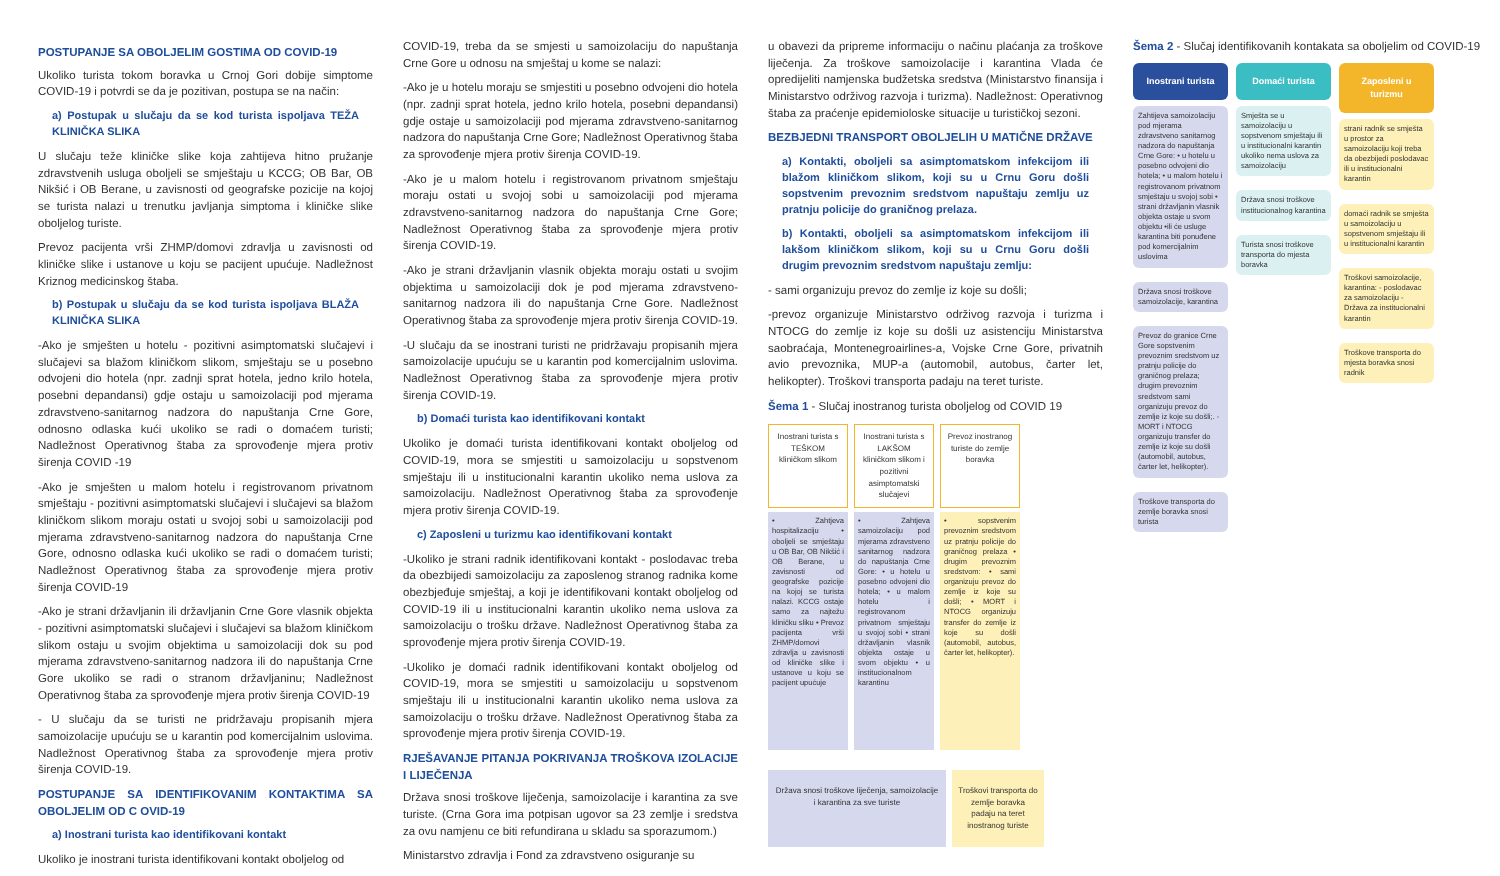POSTUPANJE SA OBOLJELIM GOSTIMA OD COVID-19
Ukoliko turista tokom boravka u Crnoj Gori dobije simptome COVID-19 i potvrdi se da je pozitivan, postupa se na način:
a) Postupak u slučaju da se kod turista ispoljava TEŽA KLINIČKA SLIKA
U slučaju teže kliničke slike koja zahtijeva hitno pružanje zdravstvenih usluga oboljeli se smještaju u KCCG; OB Bar, OB Nikšić i OB Berane, u zavisnosti od geografske pozicije na kojoj se turista nalazi u trenutku javljanja simptoma i kliničke slike oboljelog turiste.
Prevoz pacijenta vrši ZHMP/domovi zdravlja u zavisnosti od kliničke slike i ustanove u koju se pacijent upućuje. Nadležnost Kriznog medicinskog štaba.
b) Postupak u slučaju da se kod turista ispoljava BLAŽA KLINIČKA SLIKA
-Ako je smješten u hotelu - pozitivni asimptomatski slučajevi i slučajevi sa blažom kliničkom slikom, smještaju se u posebno odvojeni dio hotela (npr. zadnji sprat hotela, jedno krilo hotela, posebni depandansi) gdje ostaju u samoizolaciji pod mjerama zdravstveno-sanitarnog nadzora do napuštanja Crne Gore, odnosno odlaska kući ukoliko se radi o domaćem turisti; Nadležnost Operativnog štaba za sprovođenje mjera protiv širenja COVID -19
-Ako je smješten u malom hotelu i registrovanom privatnom smještaju - pozitivni asimptomatski slučajevi i slučajevi sa blažom kliničkom slikom moraju ostati u svojoj sobi u samoizolaciji pod mjerama zdravstveno-sanitarnog nadzora do napuštanja Crne Gore, odnosno odlaska kući ukoliko se radi o domaćem turisti; Nadležnost Operativnog štaba za sprovođenje mjera protiv širenja COVID-19
-Ako je strani državljanin ili državljanin Crne Gore vlasnik objekta - pozitivni asimptomatski slučajevi i slučajevi sa blažom kliničkom slikom ostaju u svojim objektima u samoizolaciji dok su pod mjerama zdravstveno-sanitarnog nadzora ili do napuštanja Crne Gore ukoliko se radi o stranom državljaninu; Nadležnost Operativnog štaba za sprovođenje mjera protiv širenja COVID-19
- U slučaju da se turisti ne pridržavaju propisanih mjera samoizolacije upućuju se u karantin pod komercijalnim uslovima. Nadležnost Operativnog štaba za sprovođenje mjera protiv širenja COVID-19.
POSTUPANJE SA IDENTIFIKOVANIM KONTAKTIMA SA OBOLJELIM OD C OVID-19
a) Inostrani turista kao identifikovani kontakt
Ukoliko je inostrani turista identifikovani kontakt oboljelog od
COVID-19, treba da se smjesti u samoizolaciju do napuštanja Crne Gore u odnosu na smještaj u kome se nalazi:
-Ako je u hotelu moraju se smjestiti u posebno odvojeni dio hotela (npr. zadnji sprat hotela, jedno krilo hotela, posebni depandansi) gdje ostaje u samoizolaciji pod mjerama zdravstveno-sanitarnog nadzora do napuštanja Crne Gore; Nadležnost Operativnog štaba za sprovođenje mjera protiv širenja COVID-19.
-Ako je u malom hotelu i registrovanom privatnom smještaju moraju ostati u svojoj sobi u samoizolaciji pod mjerama zdravstveno-sanitarnog nadzora do napuštanja Crne Gore; Nadležnost Operativnog štaba za sprovođenje mjera protiv širenja COVID-19.
-Ako je strani državljanin vlasnik objekta moraju ostati u svojim objektima u samoizolaciji dok je pod mjerama zdravstveno-sanitarnog nadzora ili do napuštanja Crne Gore. Nadležnost Operativnog štaba za sprovođenje mjera protiv širenja COVID-19.
-U slučaju da se inostrani turisti ne pridržavaju propisanih mjera samoizolacije upućuju se u karantin pod komercijalnim uslovima. Nadležnost Operativnog štaba za sprovođenje mjera protiv širenja COVID-19.
b) Domaći turista kao identifikovani kontakt
Ukoliko je domaći turista identifikovani kontakt oboljelog od COVID-19, mora se smjestiti u samoizolaciju u sopstvenom smještaju ili u institucionalni karantin ukoliko nema uslova za samoizolaciju. Nadležnost Operativnog štaba za sprovođenje mjera protiv širenja COVID-19.
c) Zaposleni u turizmu kao identifikovani kontakt
-Ukoliko je strani radnik identifikovani kontakt - poslodavac treba da obezbijedi samoizolaciju za zaposlenog stranog radnika kome obezbjeđuje smještaj, a koji je identifikovani kontakt oboljelog od COVID-19 ili u institucionalni karantin ukoliko nema uslova za samoizolaciju o trošku države. Nadležnost Operativnog štaba za sprovođenje mjera protiv širenja COVID-19.
-Ukoliko je domaći radnik identifikovani kontakt oboljelog od COVID-19, mora se smjestiti u samoizolaciju u sopstvenom smještaju ili u institucionalni karantin ukoliko nema uslova za samoizolaciju o trošku države. Nadležnost Operativnog štaba za sprovođenje mjera protiv širenja COVID-19.
RJEŠAVANJE PITANJA POKRIVANJA TROŠKOVA IZOLACIJE I LIJEČENJA
Država snosi troškove liječenja, samoizolacije i karantina za sve turiste. (Crna Gora ima potpisan ugovor sa 23 zemlje i sredstva za ovu namjenu ce biti refundirana u skladu sa sporazumom.)
Ministarstvo zdravlja i Fond za zdravstveno osiguranje su
u obavezi da pripreme informaciju o načinu plaćanja za troškove liječenja. Za troškove samoizolacije i karantina Vlada će opredijeliti namjenska budžetska sredstva (Ministarstvo finansija i Ministarstvo održivog razvoja i turizma). Nadležnost: Operativnog štaba za praćenje epidemioloske situacije u turističkoj sezoni.
BEZBJEDNI TRANSPORT OBOLJELIH U MATIČNE DRŽAVE
a) Kontakti, oboljeli sa asimptomatskom infekcijom ili blažom kliničkom slikom, koji su u Crnu Goru došli sopstvenim prevoznim sredstvom napuštaju zemlju uz pratnju policije do graničnog prelaza.
b) Kontakti, oboljeli sa asimptomatskom infekcijom ili lakšom kliničkom slikom, koji su u Crnu Goru došli drugim prevoznim sredstvom napuštaju zemlju:
- sami organizuju prevoz do zemlje iz koje su došli;
-prevoz organizuje Ministarstvo održivog razvoja i turizma i NTOCG do zemlje iz koje su došli uz asistenciju Ministarstva saobraćaja, Montenegroairlines-a, Vojske Crne Gore, privatnih avio prevoznika, MUP-a (automobil, autobus, čarter let, helikopter). Troškovi transporta padaju na teret turiste.
Šema 1 - Slučaj inostranog turista oboljelog od COVID 19
Inostrani turista s TEŠKOM kliničkom slikom
• Zahtjeva hospitalizaciju • oboljeli se smještaju u OB Bar, OB Nikšić i OB Berane, u zavisnosti od geografske pozicije na kojoj se turista nalazi. KCCG ostaje samo za najtežu kliničku sliku • Prevoz pacijenta vrši ZHMP/domovi zdravlja u zavisnosti od kliničke slike i ustanove u koju se pacijent upućuje
Inostrani turista s LAKŠOM kliničkom slikom i pozitivni asimptomatski slučajevi
• Zahtjeva samoizolaciju pod mjerama zdravstveno sanitarnog nadzora do napuštanja Crne Gore: • u hotelu u posebno odvojeni dio hotela; • u malom hotelu i registrovanom privatnom smještaju u svojoj sobi • strani državljanin vlasnik objekta ostaje u svom objektu • u institucionalnom karantinu
Prevoz inostranog turiste do zemlje boravka
• sopstvenim prevoznim sredstvom uz pratnju policije do graničnog prelaza • drugim prevoznim sredstvom: • sami organizuju prevoz do zemlje iz koje su došli; • MORT i NTOCG organizuju transfer do zemlje iz koje su došli (automobil, autobus, čarter let, helikopter).
Država snosi troškove liječenja, samoizolacije i karantina za sve turiste
Troškovi transporta do zemlje boravka padaju na teret inostranog turiste
Šema 2 - Slučaj identifikovanih kontakata sa oboljelim od COVID-19
Inostrani turista
Zahtijeva samoizolaciju pod mjerama zdravstveno sanitarnog nadzora do napuštanja Crne Gore: • u hotelu u posebno odvojeni dio hotela; • u malom hotelu i registrovanom privatnom smještaju u svojoj sobi • strani državljanin vlasnik objekta ostaje u svom objektu •ili će usluge karantina biti ponuđene pod komercijalnim uslovima
Država snosi troškove samoizolacije, karantina
Prevoz do granice Crne Gore sopstvenim prevoznim sredstvom uz pratnju policije do graničnog prelaza; drugim prevoznim sredstvom sami organizuju prevoz do zemlje iz koje su došli;. - MORT i NTOCG organizuju transfer do zemlje iz koje su došli (automobil, autobus, čarter let, helikopter).
Troškove transporta do zemlje boravka snosi turista
Domaći turista
Smješta se u samoizolaciju u sopstvenom smještaju ili u institucionalni karantin ukoliko nema uslova za samoizolaciju
Država snosi troškove institucionalnog karantina
Turista snosi troškove transporta do mjesta boravka
Zaposleni u turizmu
strani radnik se smješta u prostor za samoizolaciju koji treba da obezbijedi poslodavac ili u institucionalni karantin
domaći radnik se smješta u samoizolaciju u sopstvenom smještaju ili u institucionalni karantin
Troškovi samoizolacije, karantina: - poslodavac za samoizolaciju - Država za institucionalni karantin
Troškove transporta do mjesta boravka snosi radnik